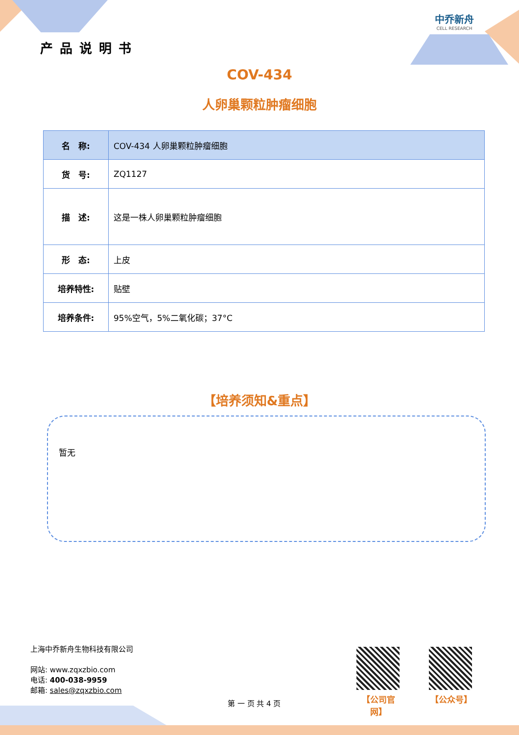产品说明书
中乔新舟
CELL RESEARCH
COV-434
人卵巢颗粒肿瘤细胞
| 名 称: | COV-434 人卵巢颗粒肿瘤细胞 |
| 货 号: | ZQ1127 |
| 描 述: | 这是一株人卵巢颗粒肿瘤细胞 |
| 形 态: | 上皮 |
| 培养特性: | 贴壁 |
| 培养条件: | 95%空气，5%二氧化碳；37°C |
【培养须知&重点】
暂无
上海中乔新舟生物科技有限公司
网站: www.zqxzbio.com
电话: 400-038-9959
邮箱: sales@zqxzbio.com
第 一 页 共 4 页
【公司官网】
【公众号】